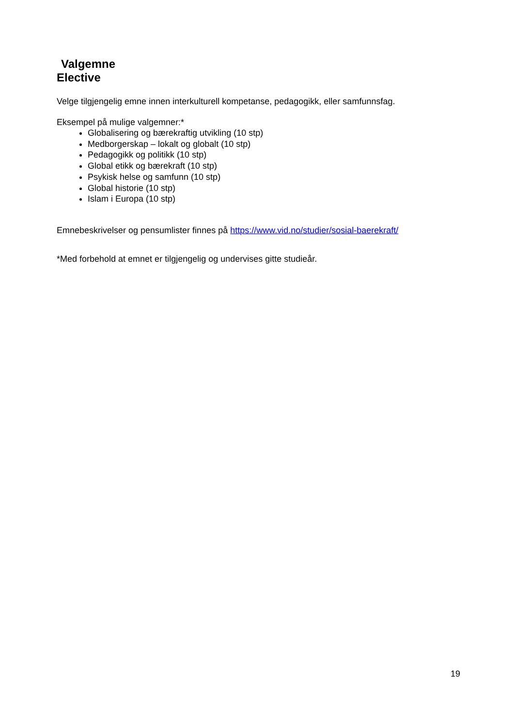Valgemne
Elective
Velge tilgjengelig emne innen interkulturell kompetanse, pedagogikk, eller samfunnsfag.
Eksempel på mulige valgemner:*
Globalisering og bærekraftig utvikling (10 stp)
Medborgerskap – lokalt og globalt (10 stp)
Pedagogikk og politikk (10 stp)
Global etikk og bærekraft (10 stp)
Psykisk helse og samfunn (10 stp)
Global historie (10 stp)
Islam i Europa (10 stp)
Emnebeskrivelser og pensumlister finnes på https://www.vid.no/studier/sosial-baerekraft/
*Med forbehold at emnet er tilgjengelig og undervises gitte studieår.
19